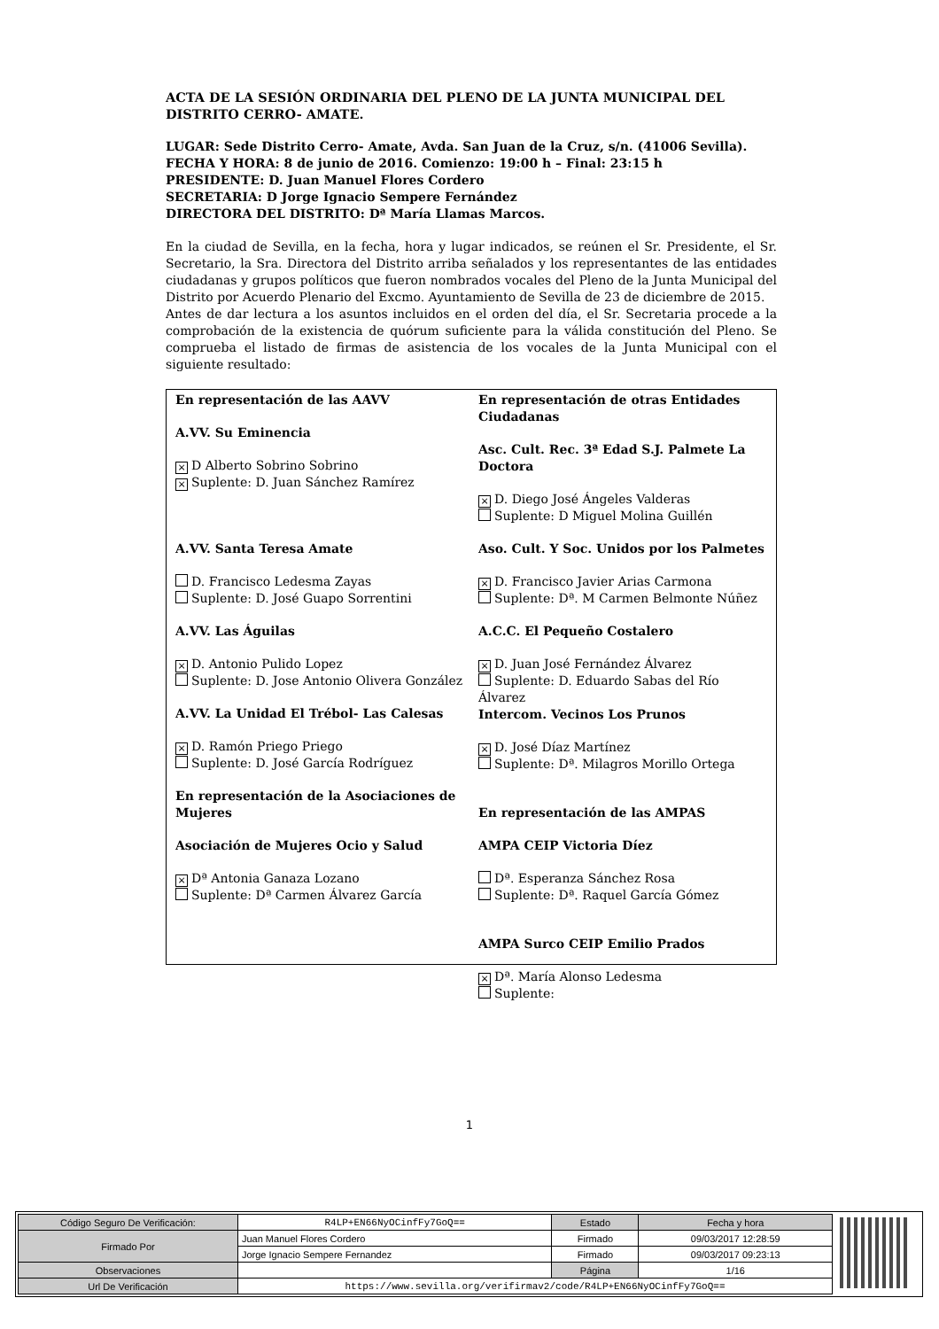ACTA DE LA SESIÓN ORDINARIA DEL PLENO DE LA JUNTA MUNICIPAL DEL DISTRITO CERRO- AMATE.
LUGAR: Sede Distrito Cerro- Amate, Avda. San Juan de la Cruz, s/n. (41006 Sevilla).
FECHA Y HORA: 8 de junio de 2016. Comienzo: 19:00 h – Final: 23:15 h
PRESIDENTE: D. Juan Manuel Flores Cordero
SECRETARIA: D Jorge Ignacio Sempere Fernández
DIRECTORA DEL DISTRITO: Dª María Llamas Marcos.
En la ciudad de Sevilla, en la fecha, hora y lugar indicados, se reúnen el Sr. Presidente, el Sr. Secretario, la Sra. Directora del Distrito arriba señalados y los representantes de las entidades ciudadanas y grupos políticos que fueron nombrados vocales del Pleno de la Junta Municipal del Distrito por Acuerdo Plenario del Excmo. Ayuntamiento de Sevilla de 23 de diciembre de 2015.
Antes de dar lectura a los asuntos incluidos en el orden del día, el Sr. Secretaria procede a la comprobación de la existencia de quórum suficiente para la válida constitución del Pleno. Se comprueba el listado de firmas de asistencia de los vocales de la Junta Municipal con el siguiente resultado:
En representación de las AAVV
A.VV. Su Eminencia
× D Alberto Sobrino Sobrino
× Suplente: D. Juan Sánchez Ramírez
A.VV. Santa Teresa Amate
D. Francisco Ledesma Zayas
Suplente: D. José Guapo Sorrentini
A.VV. Las Águilas
× D. Antonio Pulido Lopez
Suplente: D. Jose Antonio Olivera González
A.VV. La Unidad El Trébol- Las Calesas
× D. Ramón Priego Priego
Suplente: D. José García Rodríguez
En representación de la Asociaciones de Mujeres
Asociación de Mujeres Ocio y Salud
× Dª Antonia Ganaza Lozano
Suplente: Dª Carmen Álvarez García
En representación de otras Entidades Ciudadanas
Asc. Cult. Rec. 3ª Edad S.J. Palmete La Doctora
× D. Diego José Ángeles Valderas
Suplente: D Miguel Molina Guillén
Aso. Cult. Y Soc. Unidos por los Palmetes
× D. Francisco Javier Arias Carmona
Suplente: Dª. M Carmen Belmonte Núñez
A.C.C. El Pequeño Costalero
× D. Juan José Fernández Álvarez
Suplente: D. Eduardo Sabas del Río Álvarez
Intercom. Vecinos Los Prunos
× D. José Díaz Martínez
Suplente: Dª. Milagros Morillo Ortega
En representación de las AMPAS
AMPA CEIP Victoria Díez
Dª. Esperanza Sánchez Rosa
Suplente: Dª. Raquel García Gómez
AMPA Surco CEIP Emilio Prados
× Dª. María Alonso Ledesma
Suplente:
1
| Código Seguro De Verificación: | R4LP+EN66NyOCinfFy7GoQ== | Estado | Fecha y hora |
| Firmado Por | Juan Manuel Flores Cordero | Firmado | 09/03/2017 12:28:59 |
| | Jorge Ignacio Sempere Fernandez | Firmado | 09/03/2017 09:23:13 |
| Observaciones | | Página | 1/16 |
| Url De Verificación | https://www.sevilla.org/verifirmav2/code/R4LP+EN66NyOCinfFy7GoQ== | | |